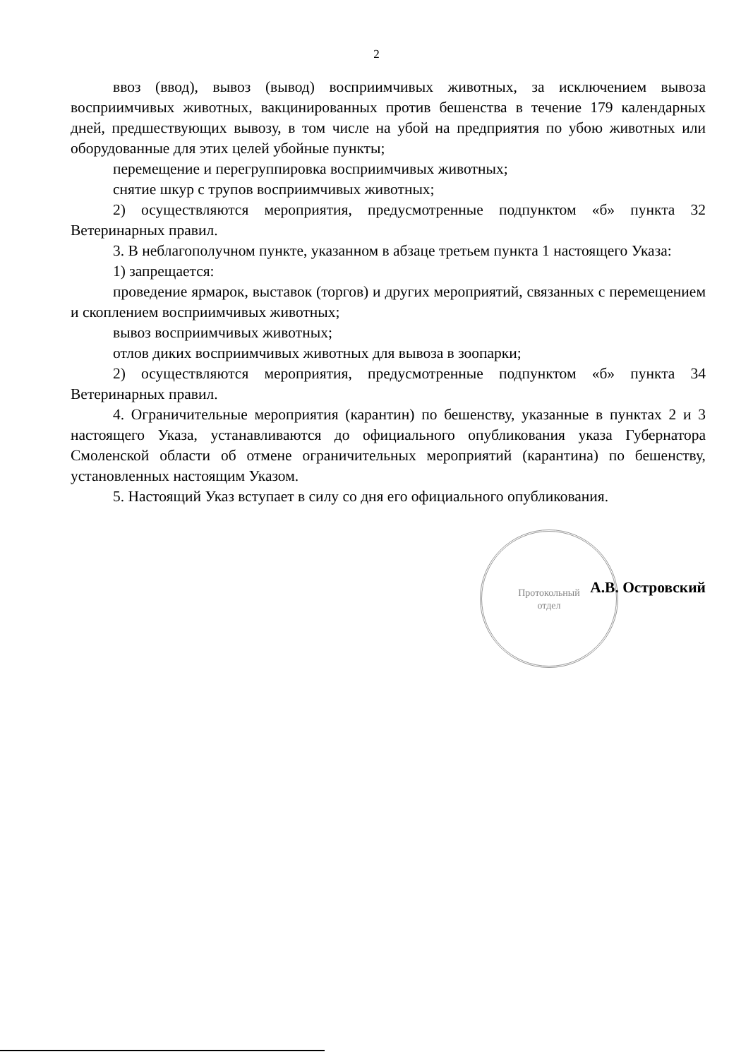Протокольный
отдел
2
ввоз (ввод), вывоз (вывод) восприимчивых животных, за исключением вывоза восприимчивых животных, вакцинированных против бешенства в течение 179 календарных дней, предшествующих вывозу, в том числе на убой на предприятия по убою животных или оборудованные для этих целей убойные пункты;
перемещение и перегруппировка восприимчивых животных;
снятие шкур с трупов восприимчивых животных;
2) осуществляются мероприятия, предусмотренные подпунктом «б» пункта 32 Ветеринарных правил.
3. В неблагополучном пункте, указанном в абзаце третьем пункта 1 настоящего Указа:
1) запрещается:
проведение ярмарок, выставок (торгов) и других мероприятий, связанных с перемещением и скоплением восприимчивых животных;
вывоз восприимчивых животных;
отлов диких восприимчивых животных для вывоза в зоопарки;
2) осуществляются мероприятия, предусмотренные подпунктом «б» пункта 34 Ветеринарных правил.
4. Ограничительные мероприятия (карантин) по бешенству, указанные в пунктах 2 и 3 настоящего Указа, устанавливаются до официального опубликования указа Губернатора Смоленской области об отмене ограничительных мероприятий (карантина) по бешенству, установленных настоящим Указом.
5. Настоящий Указ вступает в силу со дня его официального опубликования.
А.В. Островский